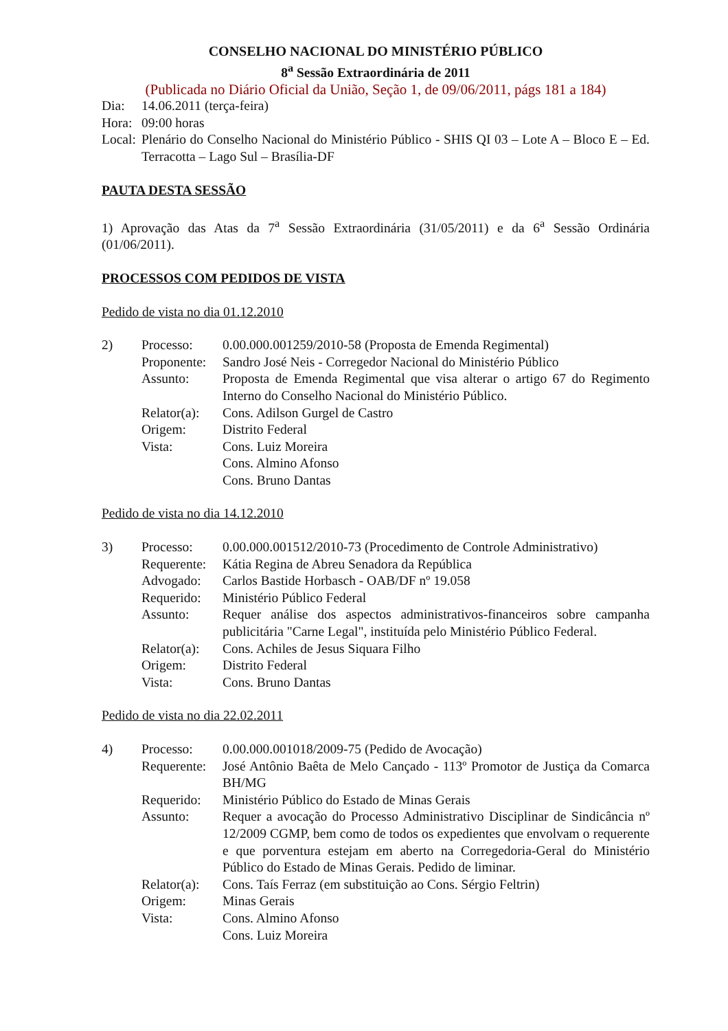CONSELHO NACIONAL DO MINISTÉRIO PÚBLICO
8<sup>a</sup> Sessão Extraordinária de 2011
(Publicada no Diário Oficial da União, Seção 1, de 09/06/2011, págs 181 a 184)
| Dia: | 14.06.2011 (terça-feira) |
| Hora: | 09:00 horas |
| Local: | Plenário do Conselho Nacional do Ministério Público - SHIS QI 03 – Lote A – Bloco E – Ed. Terracotta – Lago Sul – Brasília-DF |
PAUTA DESTA SESSÃO
1) Aprovação das Atas da 7<sup>a</sup> Sessão Extraordinária (31/05/2011) e da 6<sup>a</sup> Sessão Ordinária (01/06/2011).
PROCESSOS COM PEDIDOS DE VISTA
Pedido de vista no dia 01.12.2010
| 2) | Processo: | 0.00.000.001259/2010-58 (Proposta de Emenda Regimental) |
| | Proponente: | Sandro José Neis - Corregedor Nacional do Ministério Público |
| | Assunto: | Proposta de Emenda Regimental que visa alterar o artigo 67 do Regimento Interno do Conselho Nacional do Ministério Público. |
| | Relator(a): | Cons. Adilson Gurgel de Castro |
| | Origem: | Distrito Federal |
| | Vista: | Cons. Luiz Moreira Cons. Almino Afonso Cons. Bruno Dantas |
Pedido de vista no dia 14.12.2010
| 3) | Processo: | 0.00.000.001512/2010-73 (Procedimento de Controle Administrativo) |
| | Requerente: | Kátia Regina de Abreu Senadora da República |
| | Advogado: | Carlos Bastide Horbasch - OAB/DF nº 19.058 |
| | Requerido: | Ministério Público Federal |
| | Assunto: | Requer análise dos aspectos administrativos-financeiros sobre campanha publicitária "Carne Legal", instituída pelo Ministério Público Federal. |
| | Relator(a): | Cons. Achiles de Jesus Siquara Filho |
| | Origem: | Distrito Federal |
| | Vista: | Cons. Bruno Dantas |
Pedido de vista no dia 22.02.2011
| 4) | Processo: | 0.00.000.001018/2009-75 (Pedido de Avocação) |
| | Requerente: | José Antônio Baêta de Melo Cançado - 113º Promotor de Justiça da Comarca BH/MG |
| | Requerido: | Ministério Público do Estado de Minas Gerais |
| | Assunto: | Requer a avocação do Processo Administrativo Disciplinar de Sindicância nº 12/2009 CGMP, bem como de todos os expedientes que envolvam o requerente e que porventura estejam em aberto na Corregedoria-Geral do Ministério Público do Estado de Minas Gerais. Pedido de liminar. |
| | Relator(a): | Cons. Taís Ferraz (em substituição ao Cons. Sérgio Feltrin) |
| | Origem: | Minas Gerais |
| | Vista: | Cons. Almino Afonso Cons. Luiz Moreira |